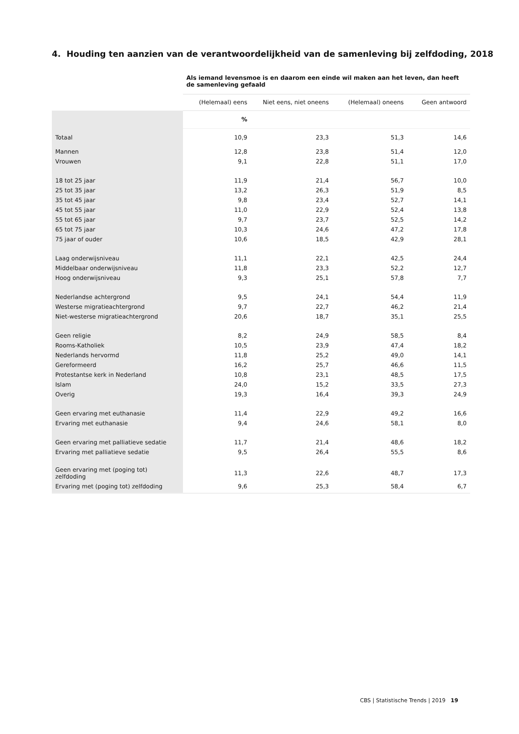4. Houding ten aanzien van de verantwoordelijkheid van de samenleving bij zelfdoding, 2018
| | Als iemand levensmoe is en daarom een einde wil maken aan het leven, dan heeft de samenleving gefaald | | | |
| | (Helemaal) eens | Niet eens, niet oneens | (Helemaal) oneens | Geen antwoord |
| | % | | | |
| Totaal | 10,9 | 23,3 | 51,3 | 14,6 |
| Mannen | 12,8 | 23,8 | 51,4 | 12,0 |
| Vrouwen | 9,1 | 22,8 | 51,1 | 17,0 |
| 18 tot 25 jaar | 11,9 | 21,4 | 56,7 | 10,0 |
| 25 tot 35 jaar | 13,2 | 26,3 | 51,9 | 8,5 |
| 35 tot 45 jaar | 9,8 | 23,4 | 52,7 | 14,1 |
| 45 tot 55 jaar | 11,0 | 22,9 | 52,4 | 13,8 |
| 55 tot 65 jaar | 9,7 | 23,7 | 52,5 | 14,2 |
| 65 tot 75 jaar | 10,3 | 24,6 | 47,2 | 17,8 |
| 75 jaar of ouder | 10,6 | 18,5 | 42,9 | 28,1 |
| Laag onderwijsniveau | 11,1 | 22,1 | 42,5 | 24,4 |
| Middelbaar onderwijsniveau | 11,8 | 23,3 | 52,2 | 12,7 |
| Hoog onderwijsniveau | 9,3 | 25,1 | 57,8 | 7,7 |
| Nederlandse achtergrond | 9,5 | 24,1 | 54,4 | 11,9 |
| Westerse migratieachtergrond | 9,7 | 22,7 | 46,2 | 21,4 |
| Niet-westerse migratieachtergrond | 20,6 | 18,7 | 35,1 | 25,5 |
| Geen religie | 8,2 | 24,9 | 58,5 | 8,4 |
| Rooms-Katholiek | 10,5 | 23,9 | 47,4 | 18,2 |
| Nederlands hervormd | 11,8 | 25,2 | 49,0 | 14,1 |
| Gereformeerd | 16,2 | 25,7 | 46,6 | 11,5 |
| Protestantse kerk in Nederland | 10,8 | 23,1 | 48,5 | 17,5 |
| Islam | 24,0 | 15,2 | 33,5 | 27,3 |
| Overig | 19,3 | 16,4 | 39,3 | 24,9 |
| Geen ervaring met euthanasie | 11,4 | 22,9 | 49,2 | 16,6 |
| Ervaring met euthanasie | 9,4 | 24,6 | 58,1 | 8,0 |
| Geen ervaring met palliatieve sedatie | 11,7 | 21,4 | 48,6 | 18,2 |
| Ervaring met palliatieve sedatie | 9,5 | 26,4 | 55,5 | 8,6 |
| Geen ervaring met (poging tot) zelfdoding | 11,3 | 22,6 | 48,7 | 17,3 |
| Ervaring met (poging tot) zelfdoding | 9,6 | 25,3 | 58,4 | 6,7 |
CBS | Statistische Trends | 2019 19